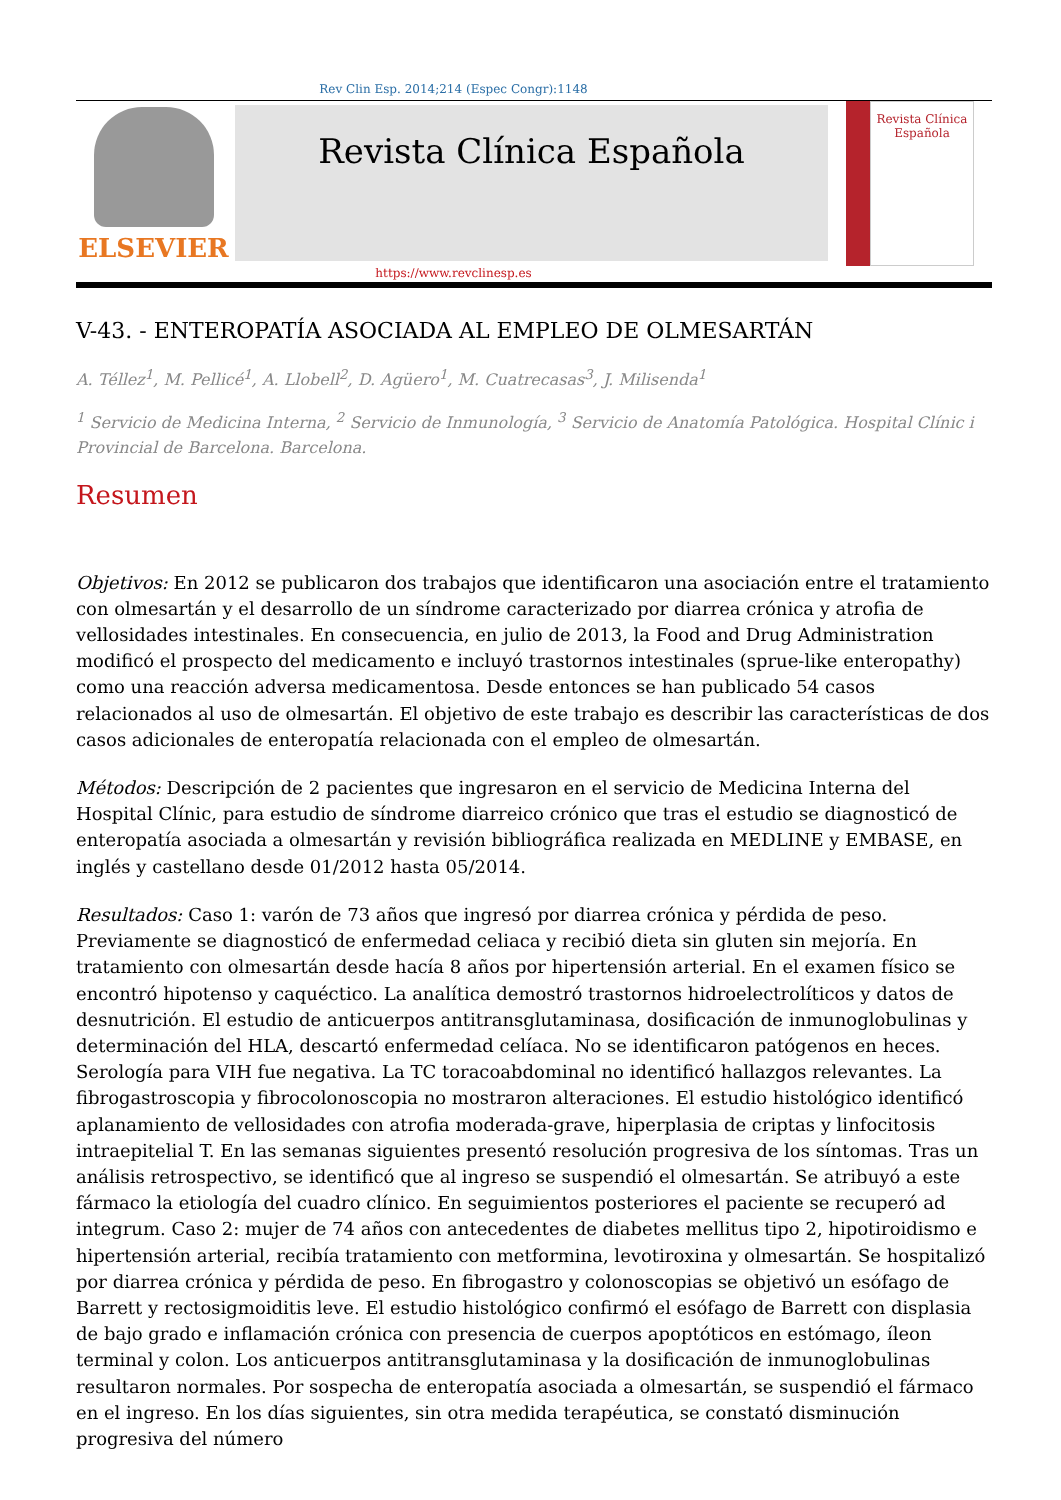Rev Clin Esp. 2014;214 (Espec Congr):1148
ELSEVIER
Revista Clínica Española
Revista Clínica Española
https://www.revclinesp.es
V-43. - ENTEROPATÍA ASOCIADA AL EMPLEO DE OLMESARTÁN
A. Téllez<sup>1</sup>, M. Pellicé<sup>1</sup>, A. Llobell<sup>2</sup>, D. Agüero<sup>1</sup>, M. Cuatrecasas<sup>3</sup>, J. Milisenda<sup>1</sup>
<sup>1</sup> Servicio de Medicina Interna, <sup>2</sup> Servicio de Inmunología, <sup>3</sup> Servicio de Anatomía Patológica. Hospital Clínic i Provincial de Barcelona. Barcelona.
Resumen
Objetivos: En 2012 se publicaron dos trabajos que identificaron una asociación entre el tratamiento con olmesartán y el desarrollo de un síndrome caracterizado por diarrea crónica y atrofia de vellosidades intestinales. En consecuencia, en julio de 2013, la Food and Drug Administration modificó el prospecto del medicamento e incluyó trastornos intestinales (sprue-like enteropathy) como una reacción adversa medicamentosa. Desde entonces se han publicado 54 casos relacionados al uso de olmesartán. El objetivo de este trabajo es describir las características de dos casos adicionales de enteropatía relacionada con el empleo de olmesartán.
Métodos: Descripción de 2 pacientes que ingresaron en el servicio de Medicina Interna del Hospital Clínic, para estudio de síndrome diarreico crónico que tras el estudio se diagnosticó de enteropatía asociada a olmesartán y revisión bibliográfica realizada en MEDLINE y EMBASE, en inglés y castellano desde 01/2012 hasta 05/2014.
Resultados: Caso 1: varón de 73 años que ingresó por diarrea crónica y pérdida de peso. Previamente se diagnosticó de enfermedad celiaca y recibió dieta sin gluten sin mejoría. En tratamiento con olmesartán desde hacía 8 años por hipertensión arterial. En el examen físico se encontró hipotenso y caquéctico. La analítica demostró trastornos hidroelectrolíticos y datos de desnutrición. El estudio de anticuerpos antitransglutaminasa, dosificación de inmunoglobulinas y determinación del HLA, descartó enfermedad celíaca. No se identificaron patógenos en heces. Serología para VIH fue negativa. La TC toracoabdominal no identificó hallazgos relevantes. La fibrogastroscopia y fibrocolonoscopia no mostraron alteraciones. El estudio histológico identificó aplanamiento de vellosidades con atrofia moderada-grave, hiperplasia de criptas y linfocitosis intraepitelial T. En las semanas siguientes presentó resolución progresiva de los síntomas. Tras un análisis retrospectivo, se identificó que al ingreso se suspendió el olmesartán. Se atribuyó a este fármaco la etiología del cuadro clínico. En seguimientos posteriores el paciente se recuperó ad integrum. Caso 2: mujer de 74 años con antecedentes de diabetes mellitus tipo 2, hipotiroidismo e hipertensión arterial, recibía tratamiento con metformina, levotiroxina y olmesartán. Se hospitalizó por diarrea crónica y pérdida de peso. En fibrogastro y colonoscopias se objetivó un esófago de Barrett y rectosigmoiditis leve. El estudio histológico confirmó el esófago de Barrett con displasia de bajo grado e inflamación crónica con presencia de cuerpos apoptóticos en estómago, íleon terminal y colon. Los anticuerpos antitransglutaminasa y la dosificación de inmunoglobulinas resultaron normales. Por sospecha de enteropatía asociada a olmesartán, se suspendió el fármaco en el ingreso. En los días siguientes, sin otra medida terapéutica, se constató disminución progresiva del número